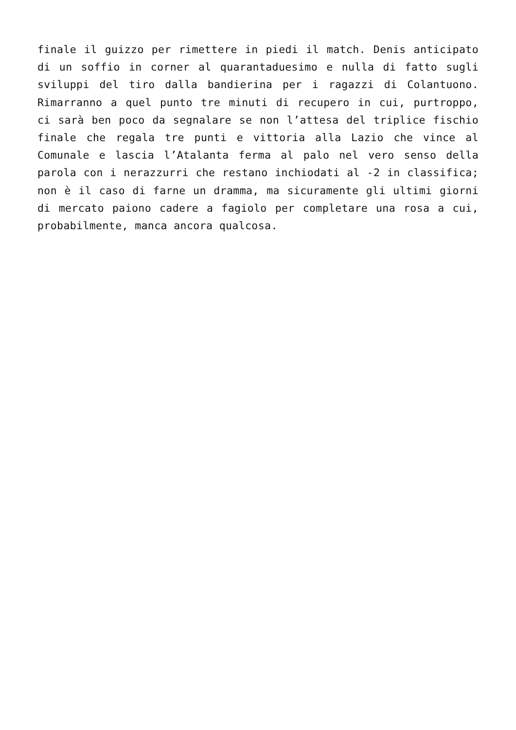finale il guizzo per rimettere in piedi il match. Denis anticipato di un soffio in corner al quarantaduesimo e nulla di fatto sugli sviluppi del tiro dalla bandierina per i ragazzi di Colantuono. Rimarranno a quel punto tre minuti di recupero in cui, purtroppo, ci sarà ben poco da segnalare se non l’attesa del triplice fischio finale che regala tre punti e vittoria alla Lazio che vince al Comunale e lascia l’Atalanta ferma al palo nel vero senso della parola con i nerazzurri che restano inchiodati al -2 in classifica; non è il caso di farne un dramma, ma sicuramente gli ultimi giorni di mercato paiono cadere a fagiolo per completare una rosa a cui, probabilmente, manca ancora qualcosa.